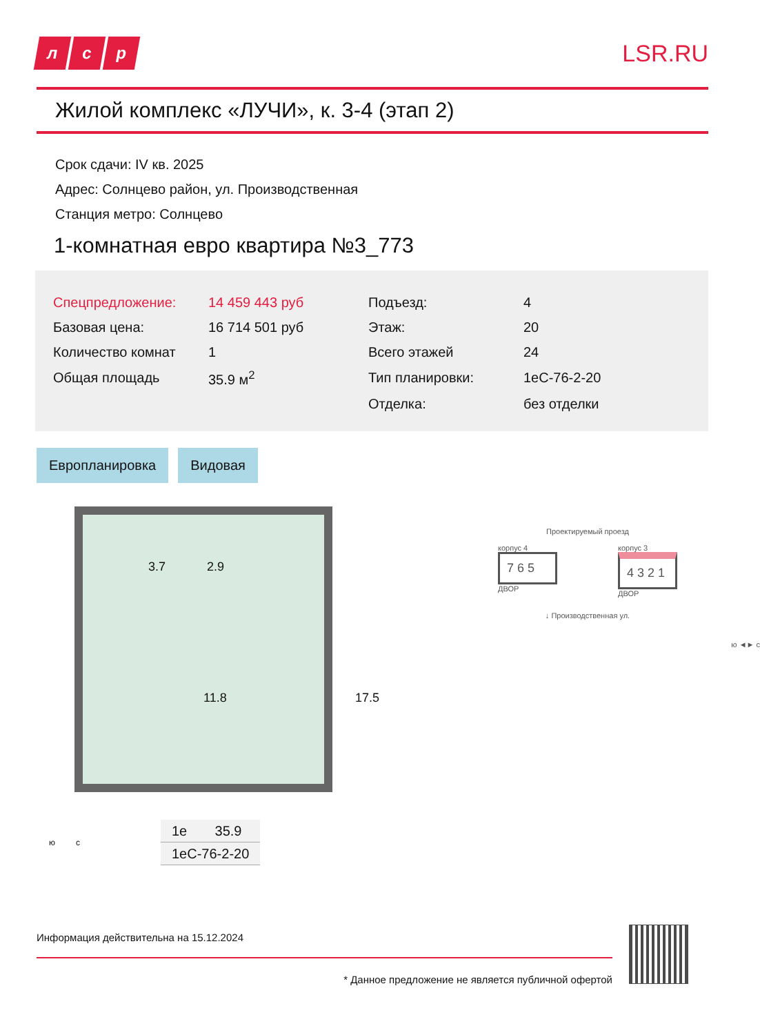лс р
LSR.RU
Жилой комплекс «ЛУЧИ», к. 3-4 (этап 2)
Срок сдачи: IV кв. 2025
Адрес: Солнцево район, ул. Производственная
Станция метро: Солнцево
1-комнатная евро квартира №3_773
| Спецпредложение: | 14 459 443 руб | Подъезд: | 4 |
| Базовая цена: | 16 714 501 руб | Этаж: | 20 |
| Количество комнат | 1 | Всего этажей | 24 |
| Общая площадь | 35.9 м<sup>2</sup> | Тип планировки: | 1еС-76-2-20 |
| | | Отделка: | без отделки |
Европланировка Видовая
3.7 2.9
11.8 17.5
| 1е | 35.9 |
| 1еС-76-2-20 | |
ю с
Проектируемый проезд
корпус 4
7 6 5
ДВОР
корпус 3
4 3 2 1
ДВОР
↓ Производственная ул.
ю ◄► с
Информация действительна на 15.12.2024
* Данное предложение не является публичной офертой